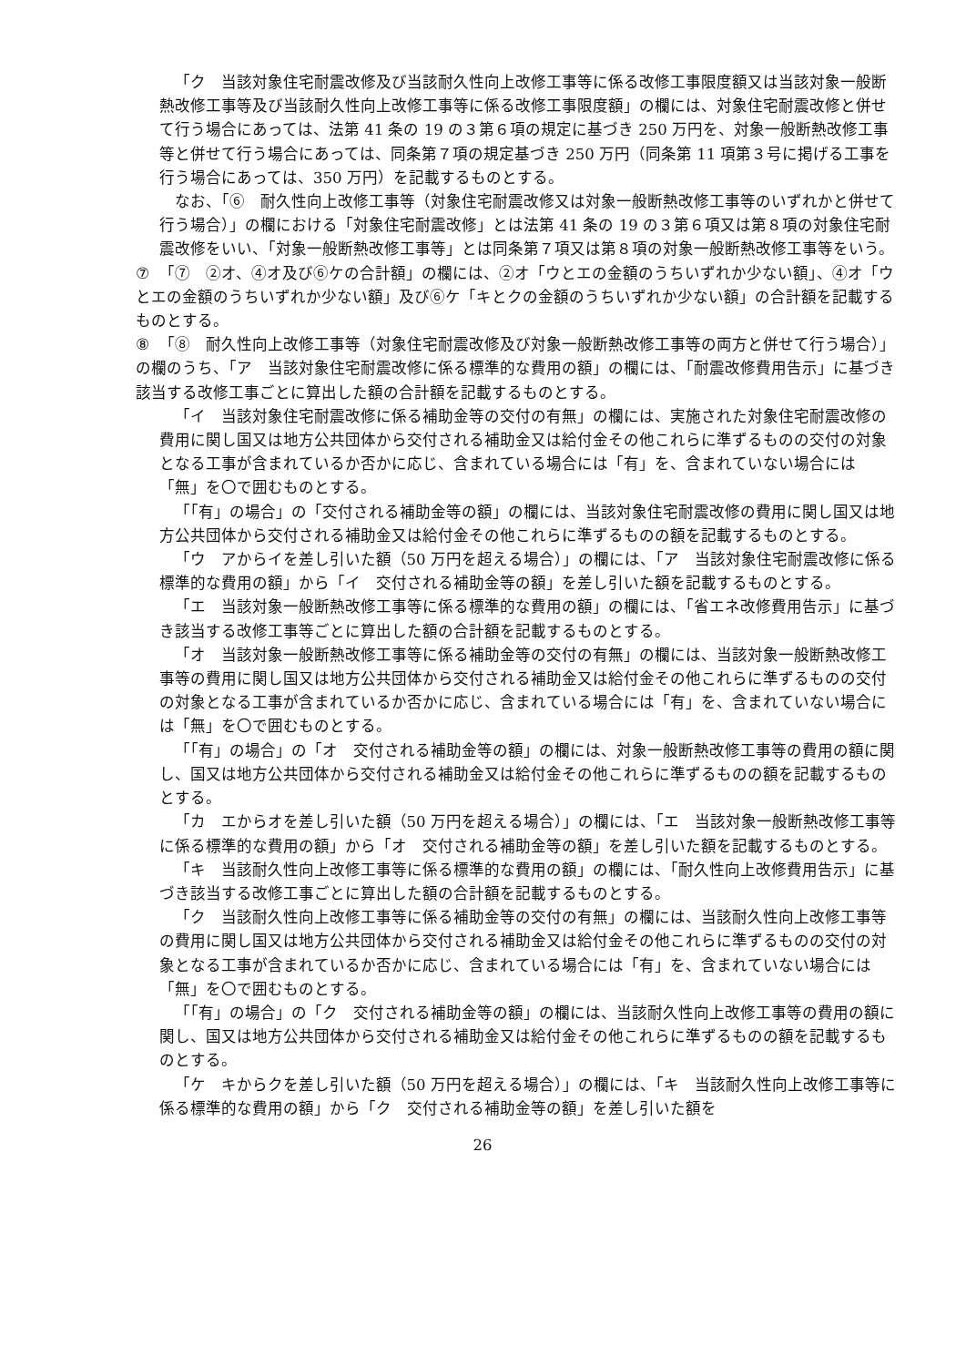「ク　当該対象住宅耐震改修及び当該耐久性向上改修工事等に係る改修工事限度額又は当該対象一般断熱改修工事等及び当該耐久性向上改修工事等に係る改修工事限度額」の欄には、対象住宅耐震改修と併せて行う場合にあっては、法第 41 条の 19 の３第６項の規定に基づき 250 万円を、対象一般断熱改修工事等と併せて行う場合にあっては、同条第７項の規定基づき 250 万円（同条第 11 項第３号に掲げる工事を行う場合にあっては、350 万円）を記載するものとする。
なお、「⑥　耐久性向上改修工事等（対象住宅耐震改修又は対象一般断熱改修工事等のいずれかと併せて行う場合）」の欄における「対象住宅耐震改修」とは法第 41 条の 19 の３第６項又は第８項の対象住宅耐震改修をいい、「対象一般断熱改修工事等」とは同条第７項又は第８項の対象一般断熱改修工事等をいう。
⑦ 「⑦　②オ、④オ及び⑥ケの合計額」の欄には、②オ「ウとエの金額のうちいずれか少ない額」、④オ「ウとエの金額のうちいずれか少ない額」及び⑥ケ「キとクの金額のうちいずれか少ない額」の合計額を記載するものとする。
⑧ 「⑧　耐久性向上改修工事等（対象住宅耐震改修及び対象一般断熱改修工事等の両方と併せて行う場合）」の欄のうち、「ア　当該対象住宅耐震改修に係る標準的な費用の額」の欄には、「耐震改修費用告示」に基づき該当する改修工事ごとに算出した額の合計額を記載するものとする。
「イ　当該対象住宅耐震改修に係る補助金等の交付の有無」の欄には、実施された対象住宅耐震改修の費用に関し国又は地方公共団体から交付される補助金又は給付金その他これらに準ずるものの交付の対象となる工事が含まれているか否かに応じ、含まれている場合には「有」を、含まれていない場合には「無」を〇で囲むものとする。
「「有」の場合」の「交付される補助金等の額」の欄には、当該対象住宅耐震改修の費用に関し国又は地方公共団体から交付される補助金又は給付金その他これらに準ずるものの額を記載するものとする。
「ウ　アからイを差し引いた額（50 万円を超える場合）」の欄には、「ア　当該対象住宅耐震改修に係る標準的な費用の額」から「イ　交付される補助金等の額」を差し引いた額を記載するものとする。
「エ　当該対象一般断熱改修工事等に係る標準的な費用の額」の欄には、「省エネ改修費用告示」に基づき該当する改修工事等ごとに算出した額の合計額を記載するものとする。
「オ　当該対象一般断熱改修工事等に係る補助金等の交付の有無」の欄には、当該対象一般断熱改修工事等の費用に関し国又は地方公共団体から交付される補助金又は給付金その他これらに準ずるものの交付の対象となる工事が含まれているか否かに応じ、含まれている場合には「有」を、含まれていない場合には「無」を〇で囲むものとする。
「「有」の場合」の「オ　交付される補助金等の額」の欄には、対象一般断熱改修工事等の費用の額に関し、国又は地方公共団体から交付される補助金又は給付金その他これらに準ずるものの額を記載するものとする。
「カ　エからオを差し引いた額（50 万円を超える場合）」の欄には、「エ　当該対象一般断熱改修工事等に係る標準的な費用の額」から「オ　交付される補助金等の額」を差し引いた額を記載するものとする。
「キ　当該耐久性向上改修工事等に係る標準的な費用の額」の欄には、「耐久性向上改修費用告示」に基づき該当する改修工事ごとに算出した額の合計額を記載するものとする。
「ク　当該耐久性向上改修工事等に係る補助金等の交付の有無」の欄には、当該耐久性向上改修工事等の費用に関し国又は地方公共団体から交付される補助金又は給付金その他これらに準ずるものの交付の対象となる工事が含まれているか否かに応じ、含まれている場合には「有」を、含まれていない場合には「無」を〇で囲むものとする。
「「有」の場合」の「ク　交付される補助金等の額」の欄には、当該耐久性向上改修工事等の費用の額に関し、国又は地方公共団体から交付される補助金又は給付金その他これらに準ずるものの額を記載するものとする。
「ケ　キからクを差し引いた額（50 万円を超える場合）」の欄には、「キ　当該耐久性向上改修工事等に係る標準的な費用の額」から「ク　交付される補助金等の額」を差し引いた額を
26